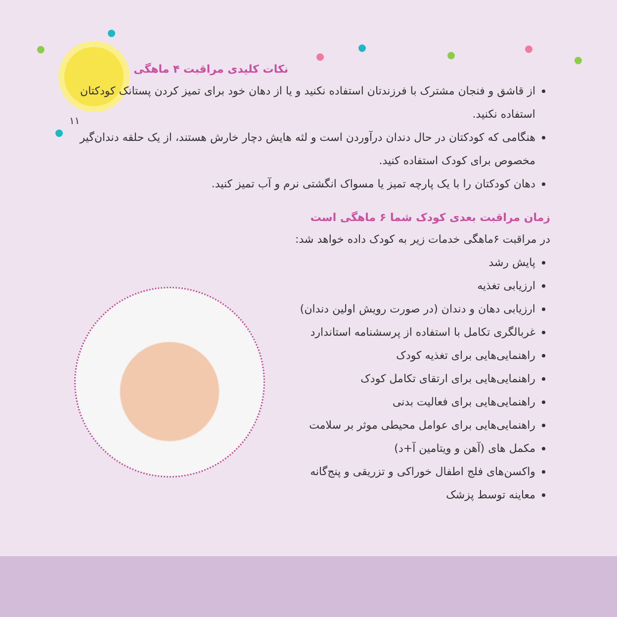۱۱
نکات کلیدی مراقبت ۴ ماهگی
از قاشق و فنجان مشترک با فرزندتان استفاده نکنید و یا از دهان خود برای تمیز کردن پستانک کودکتان استفاده نکنید.
هنگامی که کودکتان در حال دندان درآوردن است و لثه هایش دچار خارش هستند، از یک حلقه دندان‌گیر مخصوص برای کودک استفاده کنید.
دهان کودکتان را با یک پارچه تمیز یا مسواک انگشتی نرم و آب تمیز کنید.
زمان مراقبت بعدی کودک شما ۶ ماهگی است
در مراقبت ۶ماهگی خدمات زیر به کودک داده خواهد شد:
پایش رشد
ارزیابی تغذیه
ارزیابی دهان و دندان (در صورت رویش اولین دندان)
غربالگری تکامل با استفاده از پرسشنامه استاندارد
راهنمایی‌هایی برای تغذیه کودک
راهنمایی‌هایی برای ارتقای تکامل کودک
راهنمایی‌هایی برای فعالیت بدنی
راهنمایی‌هایی برای عوامل محیطی موثر بر سلامت
مکمل های (آهن و ویتامین آ+د)
واکسن‌های فلج اطفال خوراکی و تزریقی و پنج‌گانه
معاینه توسط پزشک